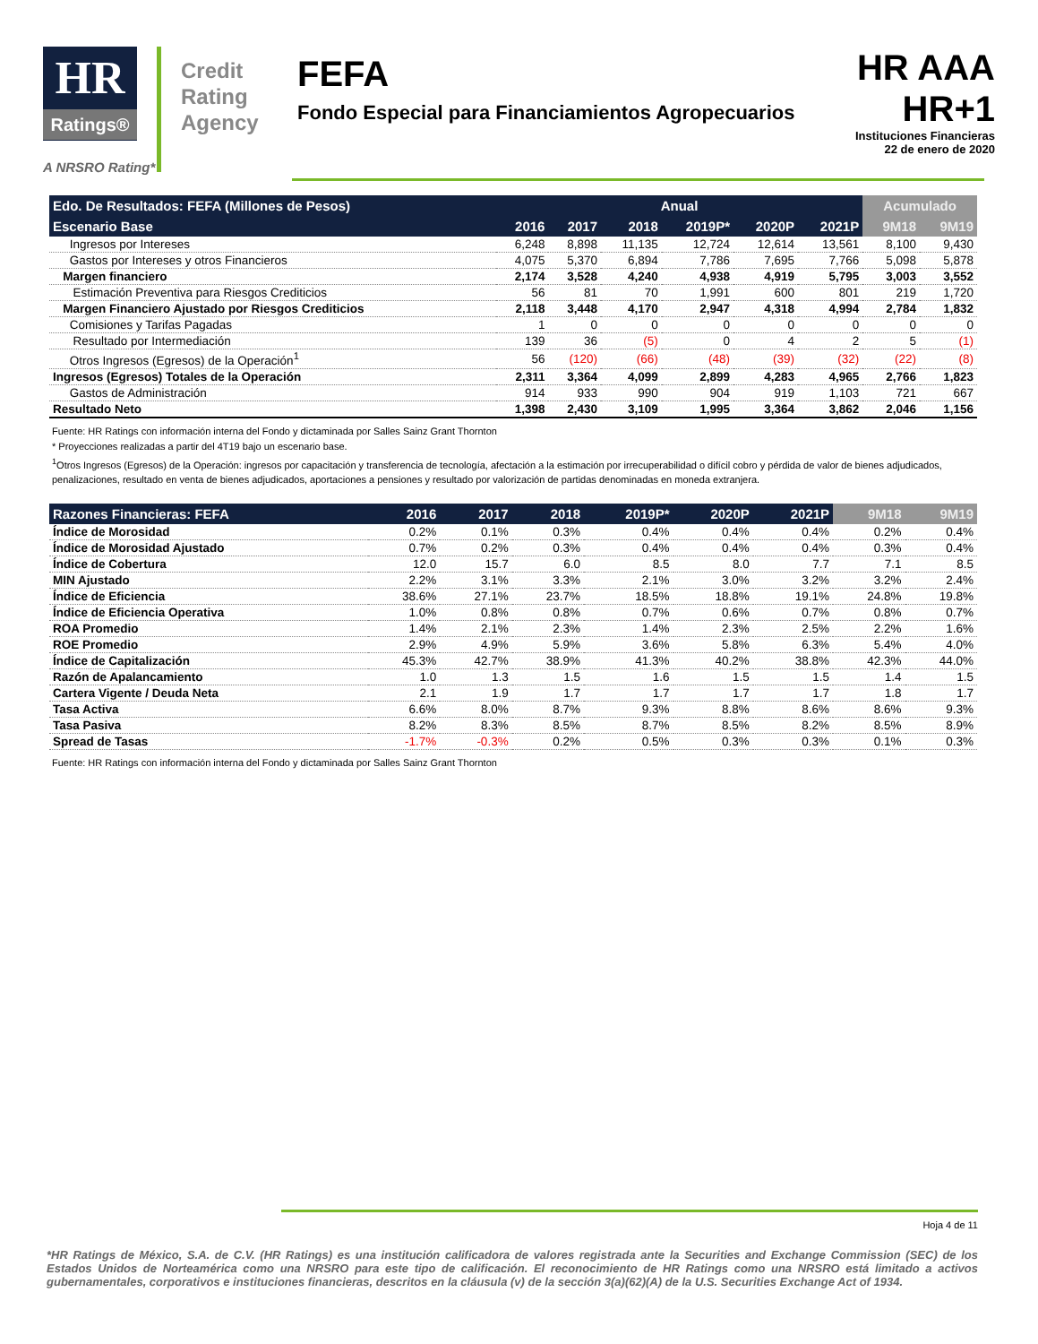HR
Ratings®
Credit Rating Agency
FEFA
Fondo Especial para Financiamientos Agropecuarios
HR AAA
HR+1
Instituciones Financieras
22 de enero de 2020
A NRSRO Rating*
| Edo. De Resultados: FEFA (Millones de Pesos) | Anual | | | | | | Acumulado | |
| --- | --- | --- | --- | --- | --- | --- | --- | --- |
| Escenario Base | 2016 | 2017 | 2018 | 2019P* | 2020P | 2021P | 9M18 | 9M19 |
| Ingresos por Intereses | 6,248 | 8,898 | 11,135 | 12,724 | 12,614 | 13,561 | 8,100 | 9,430 |
| Gastos por Intereses y otros Financieros | 4,075 | 5,370 | 6,894 | 7,786 | 7,695 | 7,766 | 5,098 | 5,878 |
| Margen financiero | 2,174 | 3,528 | 4,240 | 4,938 | 4,919 | 5,795 | 3,003 | 3,552 |
| Estimación Preventiva para Riesgos Crediticios | 56 | 81 | 70 | 1,991 | 600 | 801 | 219 | 1,720 |
| Margen Financiero Ajustado por Riesgos Crediticios | 2,118 | 3,448 | 4,170 | 2,947 | 4,318 | 4,994 | 2,784 | 1,832 |
| Comisiones y Tarifas Pagadas | 1 | 0 | 0 | 0 | 0 | 0 | 0 | 0 |
| Resultado por Intermediación | 139 | 36 | (5) | 0 | 4 | 2 | 5 | (1) |
| Otros Ingresos (Egresos) de la Operación<sup>1</sup> | 56 | (120) | (66) | (48) | (39) | (32) | (22) | (8) |
| Ingresos (Egresos) Totales de la Operación | 2,311 | 3,364 | 4,099 | 2,899 | 4,283 | 4,965 | 2,766 | 1,823 |
| Gastos de Administración | 914 | 933 | 990 | 904 | 919 | 1,103 | 721 | 667 |
| Resultado Neto | 1,398 | 2,430 | 3,109 | 1,995 | 3,364 | 3,862 | 2,046 | 1,156 |
Fuente: HR Ratings con información interna del Fondo y dictaminada por Salles Sainz Grant Thornton
* Proyecciones realizadas a partir del 4T19 bajo un escenario base.
<sup>1</sup> Otros Ingresos (Egresos) de la Operación: ingresos por capacitación y transferencia de tecnología, afectación a la estimación por irrecuperabilidad o difícil cobro y pérdida de valor de bienes adjudicados, penalizaciones, resultado en venta de bienes adjudicados, aportaciones a pensiones y resultado por valorización de partidas denominadas en moneda extranjera.
| Razones Financieras: FEFA | 2016 | 2017 | 2018 | 2019P* | 2020P | 2021P | 9M18 | 9M19 |
| --- | --- | --- | --- | --- | --- | --- | --- | --- |
| Índice de Morosidad | 0.2% | 0.1% | 0.3% | 0.4% | 0.4% | 0.4% | 0.2% | 0.4% |
| Índice de Morosidad Ajustado | 0.7% | 0.2% | 0.3% | 0.4% | 0.4% | 0.4% | 0.3% | 0.4% |
| Índice de Cobertura | 12.0 | 15.7 | 6.0 | 8.5 | 8.0 | 7.7 | 7.1 | 8.5 |
| MIN Ajustado | 2.2% | 3.1% | 3.3% | 2.1% | 3.0% | 3.2% | 3.2% | 2.4% |
| Índice de Eficiencia | 38.6% | 27.1% | 23.7% | 18.5% | 18.8% | 19.1% | 24.8% | 19.8% |
| Índice de Eficiencia Operativa | 1.0% | 0.8% | 0.8% | 0.7% | 0.6% | 0.7% | 0.8% | 0.7% |
| ROA Promedio | 1.4% | 2.1% | 2.3% | 1.4% | 2.3% | 2.5% | 2.2% | 1.6% |
| ROE Promedio | 2.9% | 4.9% | 5.9% | 3.6% | 5.8% | 6.3% | 5.4% | 4.0% |
| Índice de Capitalización | 45.3% | 42.7% | 38.9% | 41.3% | 40.2% | 38.8% | 42.3% | 44.0% |
| Razón de Apalancamiento | 1.0 | 1.3 | 1.5 | 1.6 | 1.5 | 1.5 | 1.4 | 1.5 |
| Cartera Vigente / Deuda Neta | 2.1 | 1.9 | 1.7 | 1.7 | 1.7 | 1.7 | 1.8 | 1.7 |
| Tasa Activa | 6.6% | 8.0% | 8.7% | 9.3% | 8.8% | 8.6% | 8.6% | 9.3% |
| Tasa Pasiva | 8.2% | 8.3% | 8.5% | 8.7% | 8.5% | 8.2% | 8.5% | 8.9% |
| Spread de Tasas | -1.7% | -0.3% | 0.2% | 0.5% | 0.3% | 0.3% | 0.1% | 0.3% |
Fuente: HR Ratings con información interna del Fondo y dictaminada por Salles Sainz Grant Thornton
Hoja 4 de 11
*HR Ratings de México, S.A. de C.V. (HR Ratings) es una institución calificadora de valores registrada ante la Securities and Exchange Commission (SEC) de los Estados Unidos de Norteamérica como una NRSRO para este tipo de calificación. El reconocimiento de HR Ratings como una NRSRO está limitado a activos gubernamentales, corporativos e instituciones financieras, descritos en la cláusula (v) de la sección 3(a)(62)(A) de la U.S. Securities Exchange Act of 1934.